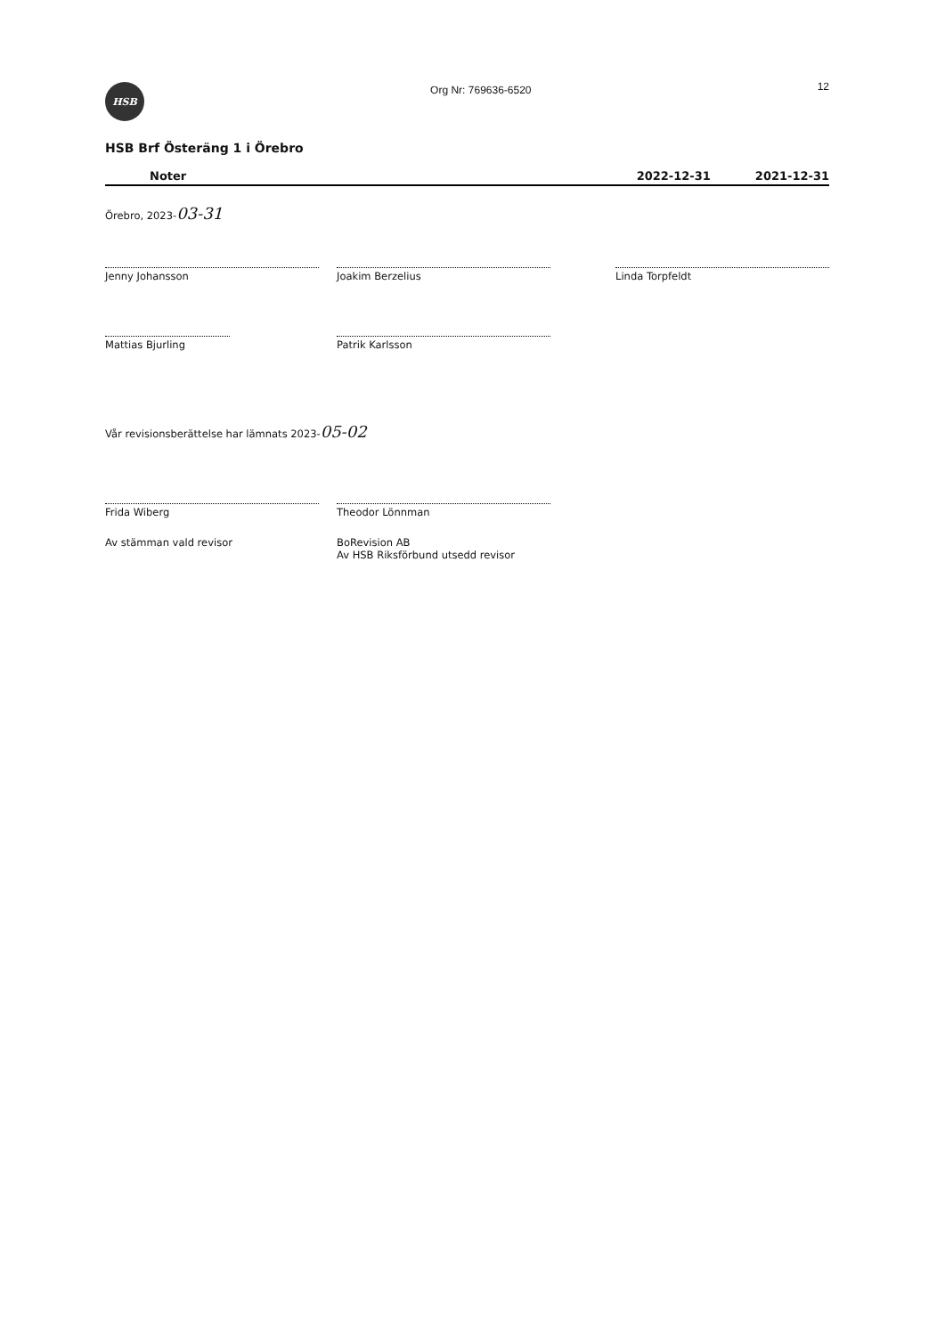HSB
Org Nr: 769636-6520
12
HSB Brf Österäng 1 i Örebro
Noter 2022-12-31 2021-12-31
Örebro, 2023-03-31
Jenny Johansson Joakim Berzelius Linda Torpfeldt
Mattias Bjurling Patrik Karlsson
Vår revisionsberättelse har lämnats 2023-05-02
Frida Wiberg Theodor Lönnman
Av stämman vald revisor BoRevision AB
Av HSB Riksförbund utsedd revisor